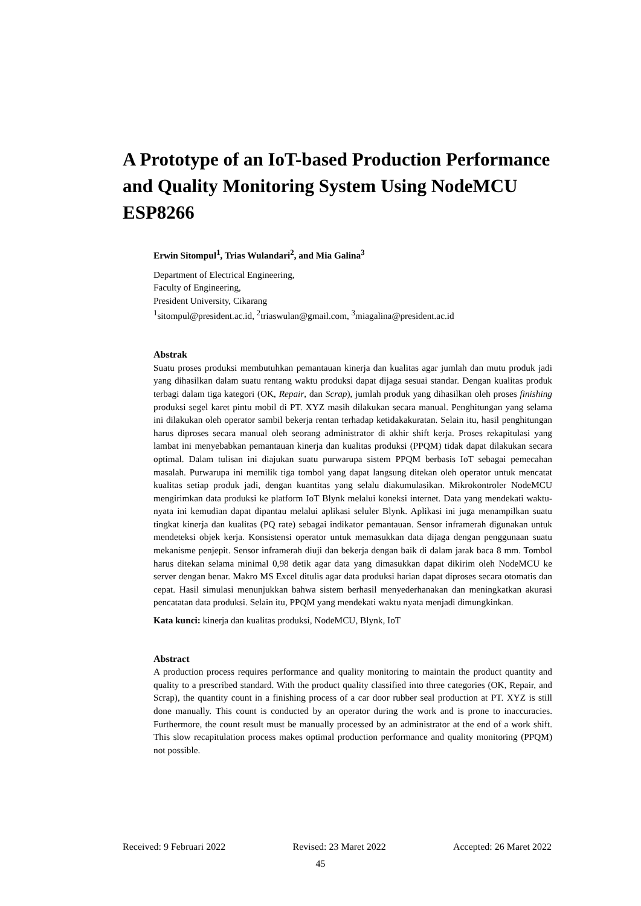A Prototype of an IoT-based Production Performance and Quality Monitoring System Using NodeMCU ESP8266
Erwin Sitompul<sup>1</sup>, Trias Wulandari<sup>2</sup>, and Mia Galina<sup>3</sup>
Department of Electrical Engineering,
Faculty of Engineering,
President University, Cikarang
<sup>1</sup> sitompul@president.ac.id, <sup>2</sup>triaswulan@gmail.com, <sup>3</sup>miagalina@president.ac.id
Abstrak
Suatu proses produksi membutuhkan pemantauan kinerja dan kualitas agar jumlah dan mutu produk jadi yang dihasilkan dalam suatu rentang waktu produksi dapat dijaga sesuai standar. Dengan kualitas produk terbagi dalam tiga kategori (OK, Repair, dan Scrap), jumlah produk yang dihasilkan oleh proses finishing produksi segel karet pintu mobil di PT. XYZ masih dilakukan secara manual. Penghitungan yang selama ini dilakukan oleh operator sambil bekerja rentan terhadap ketidakakuratan. Selain itu, hasil penghitungan harus diproses secara manual oleh seorang administrator di akhir shift kerja. Proses rekapitulasi yang lambat ini menyebabkan pemantauan kinerja dan kualitas produksi (PPQM) tidak dapat dilakukan secara optimal. Dalam tulisan ini diajukan suatu purwarupa sistem PPQM berbasis IoT sebagai pemecahan masalah. Purwarupa ini memilik tiga tombol yang dapat langsung ditekan oleh operator untuk mencatat kualitas setiap produk jadi, dengan kuantitas yang selalu diakumulasikan. Mikrokontroler NodeMCU mengirimkan data produksi ke platform IoT Blynk melalui koneksi internet. Data yang mendekati waktu-nyata ini kemudian dapat dipantau melalui aplikasi seluler Blynk. Aplikasi ini juga menampilkan suatu tingkat kinerja dan kualitas (PQ rate) sebagai indikator pemantauan. Sensor inframerah digunakan untuk mendeteksi objek kerja. Konsistensi operator untuk memasukkan data dijaga dengan penggunaan suatu mekanisme penjepit. Sensor inframerah diuji dan bekerja dengan baik di dalam jarak baca 8 mm. Tombol harus ditekan selama minimal 0,98 detik agar data yang dimasukkan dapat dikirim oleh NodeMCU ke server dengan benar. Makro MS Excel ditulis agar data produksi harian dapat diproses secara otomatis dan cepat. Hasil simulasi menunjukkan bahwa sistem berhasil menyederhanakan dan meningkatkan akurasi pencatatan data produksi. Selain itu, PPQM yang mendekati waktu nyata menjadi dimungkinkan.
Kata kunci: kinerja dan kualitas produksi, NodeMCU, Blynk, IoT
Abstract
A production process requires performance and quality monitoring to maintain the product quantity and quality to a prescribed standard. With the product quality classified into three categories (OK, Repair, and Scrap), the quantity count in a finishing process of a car door rubber seal production at PT. XYZ is still done manually. This count is conducted by an operator during the work and is prone to inaccuracies. Furthermore, the count result must be manually processed by an administrator at the end of a work shift. This slow recapitulation process makes optimal production performance and quality monitoring (PPQM) not possible.
Received: 9 Februari 2022 Revised: 23 Maret 2022 Accepted: 26 Maret 2022
45